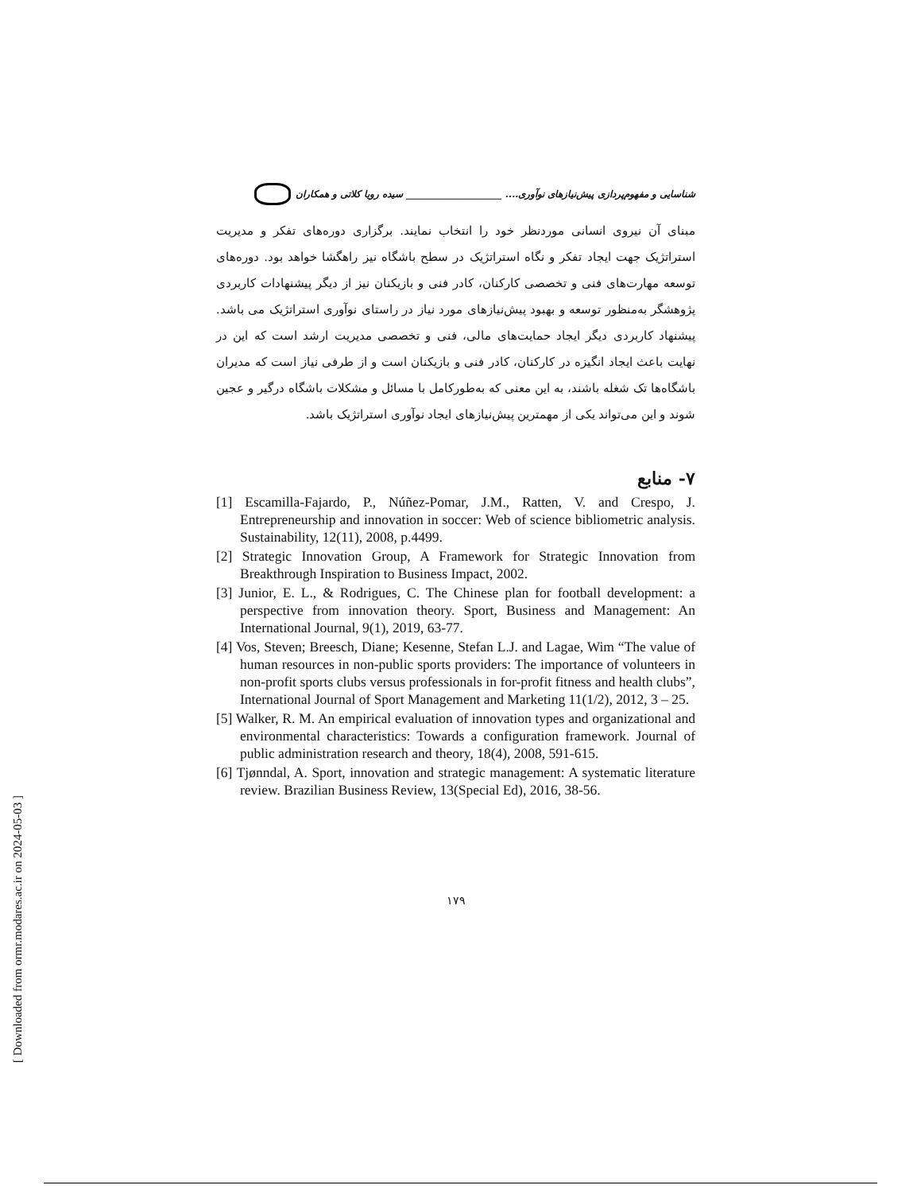[ Downloaded from ormr.modares.ac.ir on 2024-05-03 ]
شناسایی و مفهوم‌پردازی پیش‌نیازهای نوآوری.... ____________________ سیده رویا کلاتی و همکاران
مبنای آن نیروی انسانی موردنظر خود را انتخاب نمایند. برگزاری دوره‌های تفکر و مدیریت استراتژیک جهت ایجاد تفکر و نگاه استراتژیک در سطح باشگاه نیز راهگشا خواهد بود. دوره‌های توسعه مهارت‌های فنی و تخصصی کارکنان، کادر فنی و بازیکنان نیز از دیگر پیشنهادات کاربردی پژوهشگر به‌منظور توسعه و بهبود پیش‌نیازهای مورد نیاز در راستای نوآوری استراتژیک می باشد. پیشنهاد کاربردی دیگر ایجاد حمایت‌های مالی، فنی و تخصصی مدیریت ارشد است که این در نهایت باعث ایجاد انگیزه در کارکنان، کادر فنی و بازیکنان است و از طرفی نیاز است که مدیران باشگاه‌ها تک شغله باشند، به این معنی که به‌طورکامل با مسائل و مشکلات باشگاه درگیر و عجین شوند و این می‌تواند یکی از مهمترین پیش‌نیازهای ایجاد نوآوری استراتژیک باشد.
۷- منابع
[1] Escamilla-Fajardo, P., Núñez-Pomar, J.M., Ratten, V. and Crespo, J. Entrepreneurship and innovation in soccer: Web of science bibliometric analysis. Sustainability, 12(11), 2008, p.4499.
[2] Strategic Innovation Group, A Framework for Strategic Innovation from Breakthrough Inspiration to Business Impact, 2002.
[3] Junior, E. L., & Rodrigues, C. The Chinese plan for football development: a perspective from innovation theory. Sport, Business and Management: An International Journal, 9(1), 2019, 63-77.
[4] Vos, Steven; Breesch, Diane; Kesenne, Stefan L.J. and Lagae, Wim “The value of human resources in non-public sports providers: The importance of volunteers in non-profit sports clubs versus professionals in for-profit fitness and health clubs”, International Journal of Sport Management and Marketing 11(1/2), 2012, 3 – 25.
[5] Walker, R. M. An empirical evaluation of innovation types and organizational and environmental characteristics: Towards a configuration framework. Journal of public administration research and theory, 18(4), 2008, 591-615.
[6] Tjønndal, A. Sport, innovation and strategic management: A systematic literature review. Brazilian Business Review, 13(Special Ed), 2016, 38-56.
۱۷۹